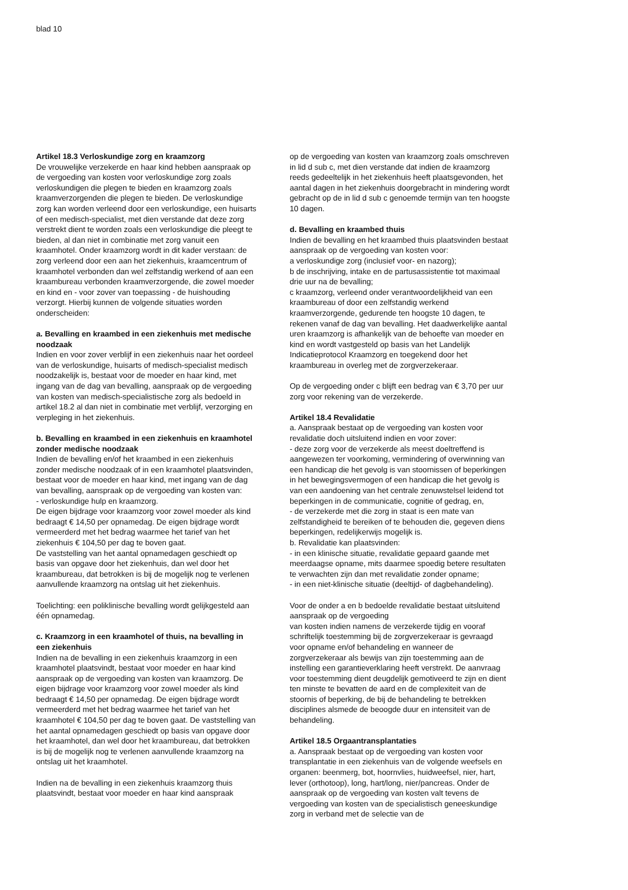blad 10
Artikel 18.3 Verloskundige zorg en kraamzorg
De vrouwelijke verzekerde en haar kind hebben aanspraak op de vergoeding van kosten voor verloskundige zorg zoals verloskundigen die plegen te bieden en kraamzorg zoals kraamverzorgenden die plegen te bieden. De verloskundige zorg kan worden verleend door een verloskundige, een huisarts of een medisch-specialist, met dien verstande dat deze zorg verstrekt dient te worden zoals een verloskundige die pleegt te bieden, al dan niet in combinatie met zorg vanuit een kraamhotel. Onder kraamzorg wordt in dit kader verstaan: de zorg verleend door een aan het ziekenhuis, kraamcentrum of kraamhotel verbonden dan wel zelfstandig werkend of aan een kraambureau verbonden kraamverzorgende, die zowel moeder en kind en - voor zover van toepassing - de huishouding verzorgt. Hierbij kunnen de volgende situaties worden onderscheiden:
a. Bevalling en kraambed in een ziekenhuis met medische noodzaak
Indien en voor zover verblijf in een ziekenhuis naar het oordeel van de verloskundige, huisarts of medisch-specialist medisch noodzakelijk is, bestaat voor de moeder en haar kind, met ingang van de dag van bevalling, aanspraak op de vergoeding van kosten van medisch-specialistische zorg als bedoeld in artikel 18.2 al dan niet in combinatie met verblijf, verzorging en verpleging in het ziekenhuis.
b. Bevalling en kraambed in een ziekenhuis en kraamhotel zonder medische noodzaak
Indien de bevalling en/of het kraambed in een ziekenhuis zonder medische noodzaak of in een kraamhotel plaatsvinden, bestaat voor de moeder en haar kind, met ingang van de dag van bevalling, aanspraak op de vergoeding van kosten van:
- verloskundige hulp en kraamzorg.
De eigen bijdrage voor kraamzorg voor zowel moeder als kind bedraagt € 14,50 per opnamedag. De eigen bijdrage wordt vermeerderd met het bedrag waarmee het tarief van het ziekenhuis € 104,50 per dag te boven gaat.
De vaststelling van het aantal opnamedagen geschiedt op basis van opgave door het ziekenhuis, dan wel door het kraambureau, dat betrokken is bij de mogelijk nog te verlenen aanvullende kraamzorg na ontslag uit het ziekenhuis.
Toelichting: een poliklinische bevalling wordt gelijkgesteld aan één opnamedag.
c. Kraamzorg in een kraamhotel of thuis, na bevalling in een ziekenhuis
Indien na de bevalling in een ziekenhuis kraamzorg in een kraamhotel plaatsvindt, bestaat voor moeder en haar kind aanspraak op de vergoeding van kosten van kraamzorg. De eigen bijdrage voor kraamzorg voor zowel moeder als kind bedraagt € 14,50 per opnamedag. De eigen bijdrage wordt vermeerderd met het bedrag waarmee het tarief van het kraamhotel € 104,50 per dag te boven gaat. De vaststelling van het aantal opnamedagen geschiedt op basis van opgave door het kraamhotel, dan wel door het kraambureau, dat betrokken is bij de mogelijk nog te verlenen aanvullende kraamzorg na ontslag uit het kraamhotel.
Indien na de bevalling in een ziekenhuis kraamzorg thuis plaatsvindt, bestaat voor moeder en haar kind aanspraak
op de vergoeding van kosten van kraamzorg zoals omschreven in lid d sub c, met dien verstande dat indien de kraamzorg reeds gedeeltelijk in het ziekenhuis heeft plaatsgevonden, het aantal dagen in het ziekenhuis doorgebracht in mindering wordt gebracht op de in lid d sub c genoemde termijn van ten hoogste 10 dagen.
d. Bevalling en kraambed thuis
Indien de bevalling en het kraambed thuis plaatsvinden bestaat aanspraak op de vergoeding van kosten voor:
a verloskundige zorg (inclusief voor- en nazorg);
b de inschrijving, intake en de partusassistentie tot maximaal drie uur na de bevalling;
c kraamzorg, verleend onder verantwoordelijkheid van een kraambureau of door een zelfstandig werkend kraamverzorgende, gedurende ten hoogste 10 dagen, te rekenen vanaf de dag van bevalling. Het daadwerkelijke aantal uren kraamzorg is afhankelijk van de behoefte van moeder en kind en wordt vastgesteld op basis van het Landelijk Indicatieprotocol Kraamzorg en toegekend door het kraambureau in overleg met de zorgverzekeraar.
Op de vergoeding onder c blijft een bedrag van € 3,70 per uur zorg voor rekening van de verzekerde.
Artikel 18.4 Revalidatie
a. Aanspraak bestaat op de vergoeding van kosten voor revalidatie doch uitsluitend indien en voor zover:
- deze zorg voor de verzekerde als meest doeltreffend is aangewezen ter voorkoming, vermindering of overwinning van een handicap die het gevolg is van stoornissen of beperkingen in het bewegingsvermogen of een handicap die het gevolg is van een aandoening van het centrale zenuwstelsel leidend tot beperkingen in de communicatie, cognitie of gedrag, en,
- de verzekerde met die zorg in staat is een mate van zelfstandigheid te bereiken of te behouden die, gegeven diens beperkingen, redelijkerwijs mogelijk is.
b. Revalidatie kan plaatsvinden:
- in een klinische situatie, revalidatie gepaard gaande met meerdaagse opname, mits daarmee spoedig betere resultaten te verwachten zijn dan met revalidatie zonder opname;
- in een niet-klinische situatie (deeltijd- of dagbehandeling).
Voor de onder a en b bedoelde revalidatie bestaat uitsluitend aanspraak op de vergoeding
van kosten indien namens de verzekerde tijdig en vooraf schriftelijk toestemming bij de zorgverzekeraar is gevraagd voor opname en/of behandeling en wanneer de zorgverzekeraar als bewijs van zijn toestemming aan de instelling een garantieverklaring heeft verstrekt. De aanvraag voor toestemming dient deugdelijk gemotiveerd te zijn en dient ten minste te bevatten de aard en de complexiteit van de stoornis of beperking, de bij de behandeling te betrekken disciplines alsmede de beoogde duur en intensiteit van de behandeling.
Artikel 18.5 Orgaantransplantaties
a. Aanspraak bestaat op de vergoeding van kosten voor transplantatie in een ziekenhuis van de volgende weefsels en organen: beenmerg, bot, hoornvlies, huidweefsel, nier, hart, lever (orthotoop), long, hart/long, nier/pancreas. Onder de aanspraak op de vergoeding van kosten valt tevens de vergoeding van kosten van de specialistisch geneeskundige zorg in verband met de selectie van de